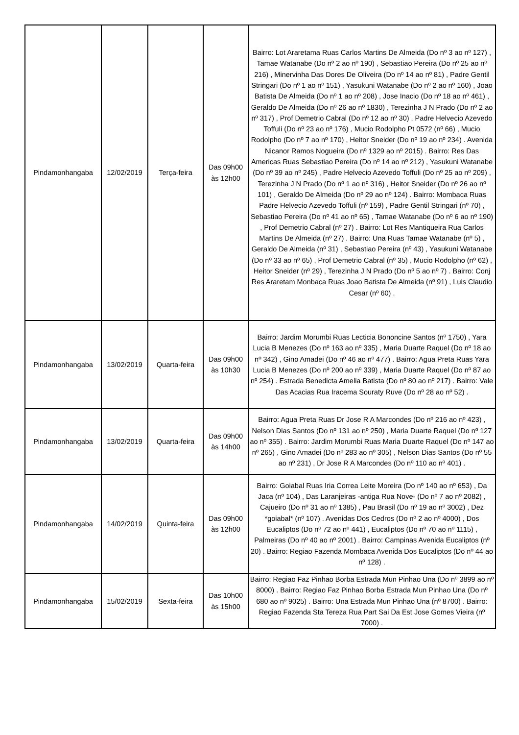| Pindamonhangaba | 12/02/2019 | Terça-feira | Das 09h00 às 12h00 | Bairro: Lot Araretama Ruas Carlos Martins De Almeida (Do nº 3 ao nº 127) , Tamae Watanabe (Do nº 2 ao nº 190) , Sebastiao Pereira (Do nº 25 ao nº 216) , Minervinha Das Dores De Oliveira (Do nº 14 ao nº 81) , Padre Gentil Stringari (Do nº 1 ao nº 151) , Yasukuni Watanabe (Do nº 2 ao nº 160) , Joao Batista De Almeida (Do nº 1 ao nº 208) , Jose Inacio (Do nº 18 ao nº 461) , Geraldo De Almeida (Do nº 26 ao nº 1830) , Terezinha J N Prado (Do nº 2 ao nº 317) , Prof Demetrio Cabral (Do nº 12 ao nº 30) , Padre Helvecio Azevedo Toffuli (Do nº 23 ao nº 176) , Mucio Rodolpho Pt 0572 (nº 66) , Mucio Rodolpho (Do nº 7 ao nº 170) , Heitor Sneider (Do nº 19 ao nº 234) . Avenida Nicanor Ramos Nogueira (Do nº 1329 ao nº 2015) . Bairro: Res Das Americas Ruas Sebastiao Pereira (Do nº 14 ao nº 212) , Yasukuni Watanabe (Do nº 39 ao nº 245) , Padre Helvecio Azevedo Toffuli (Do nº 25 ao nº 209) , Terezinha J N Prado (Do nº 1 ao nº 316) , Heitor Sneider (Do nº 26 ao nº 101) , Geraldo De Almeida (Do nº 29 ao nº 124) . Bairro: Mombaca Ruas Padre Helvecio Azevedo Toffuli (nº 159) , Padre Gentil Stringari (nº 70) , Sebastiao Pereira (Do nº 41 ao nº 65) , Tamae Watanabe (Do nº 6 ao nº 190) , Prof Demetrio Cabral (nº 27) . Bairro: Lot Res Mantiqueira Rua Carlos Martins De Almeida (nº 27) . Bairro: Una Ruas Tamae Watanabe (nº 5) , Geraldo De Almeida (nº 31) , Sebastiao Pereira (nº 43) , Yasukuni Watanabe (Do nº 33 ao nº 65) , Prof Demetrio Cabral (nº 35) , Mucio Rodolpho (nº 62) , Heitor Sneider (nº 29) , Terezinha J N Prado (Do nº 5 ao nº 7) . Bairro: Conj Res Araretam Monbaca Ruas Joao Batista De Almeida (nº 91) , Luis Claudio Cesar (nº 60) . |
| Pindamonhangaba | 13/02/2019 | Quarta-feira | Das 09h00 às 10h30 | Bairro: Jardim Morumbi Ruas Lecticia Bononcine Santos (nº 1750) , Yara Lucia B Menezes (Do nº 163 ao nº 335) , Maria Duarte Raquel (Do nº 18 ao nº 342) , Gino Amadei (Do nº 46 ao nº 477) . Bairro: Agua Preta Ruas Yara Lucia B Menezes (Do nº 200 ao nº 339) , Maria Duarte Raquel (Do nº 87 ao nº 254) . Estrada Benedicta Amelia Batista (Do nº 80 ao nº 217) . Bairro: Vale Das Acacias Rua Iracema Souraty Ruve (Do nº 28 ao nº 52) . |
| Pindamonhangaba | 13/02/2019 | Quarta-feira | Das 09h00 às 14h00 | Bairro: Agua Preta Ruas Dr Jose R A Marcondes (Do nº 216 ao nº 423) , Nelson Dias Santos (Do nº 131 ao nº 250) , Maria Duarte Raquel (Do nº 127 ao nº 355) . Bairro: Jardim Morumbi Ruas Maria Duarte Raquel (Do nº 147 ao nº 265) , Gino Amadei (Do nº 283 ao nº 305) , Nelson Dias Santos (Do nº 55 ao nº 231) , Dr Jose R A Marcondes (Do nº 110 ao nº 401) . |
| Pindamonhangaba | 14/02/2019 | Quinta-feira | Das 09h00 às 12h00 | Bairro: Goiabal Ruas Iria Correa Leite Moreira (Do nº 140 ao nº 653) , Da Jaca (nº 104) , Das Laranjeiras -antiga Rua Nove- (Do nº 7 ao nº 2082) , Cajueiro (Do nº 31 ao nº 1385) , Pau Brasil (Do nº 19 ao nº 3002) , Dez *goiabal* (nº 107) . Avenidas Dos Cedros (Do nº 2 ao nº 4000) , Dos Eucaliptos (Do nº 72 ao nº 441) , Eucaliptos (Do nº 70 ao nº 1115) , Palmeiras (Do nº 40 ao nº 2001) . Bairro: Campinas Avenida Eucaliptos (nº 20) . Bairro: Regiao Fazenda Mombaca Avenida Dos Eucaliptos (Do nº 44 ao nº 128) . |
| Pindamonhangaba | 15/02/2019 | Sexta-feira | Das 10h00 às 15h00 | Bairro: Regiao Faz Pinhao Borba Estrada Mun Pinhao Una (Do nº 3899 ao nº 8000) . Bairro: Regiao Faz Pinhao Borba Estrada Mun Pinhao Una (Do nº 680 ao nº 9025) . Bairro: Una Estrada Mun Pinhao Una (nº 8700) . Bairro: Regiao Fazenda Sta Tereza Rua Part Sai Da Est Jose Gomes Vieira (nº 7000) . |